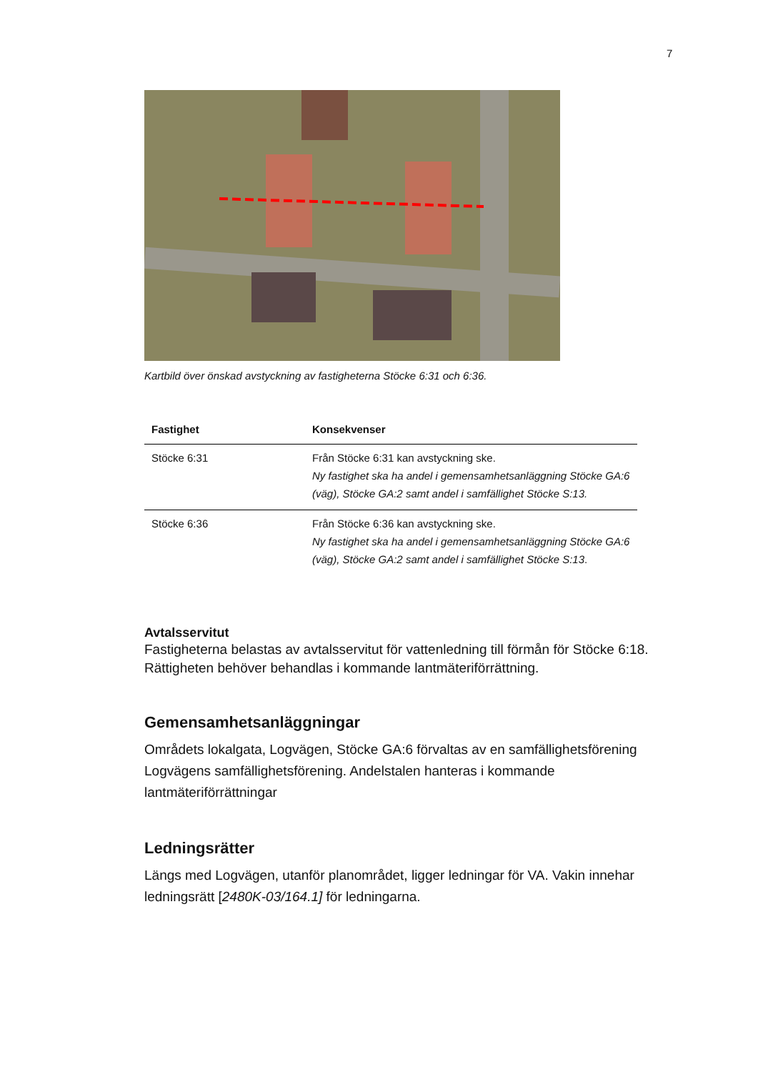7
Kartbild över önskad avstyckning av fastigheterna Stöcke 6:31 och 6:36.
| Fastighet | Konsekvenser |
| --- | --- |
| Stöcke 6:31 | Från Stöcke 6:31 kan avstyckning ske. Ny fastighet ska ha andel i gemensamhetsanläggning Stöcke GA:6 (väg), Stöcke GA:2 samt andel i samfällighet Stöcke S:13. |
| Stöcke 6:36 | Från Stöcke 6:36 kan avstyckning ske. Ny fastighet ska ha andel i gemensamhetsanläggning Stöcke GA:6 (väg), Stöcke GA:2 samt andel i samfällighet Stöcke S:13 . |
Avtalsservitut
Fastigheterna belastas av avtalsservitut för vattenledning till förmån för Stöcke 6:18. Rättigheten behöver behandlas i kommande lantmäteriförrättning.
Gemensamhetsanläggningar
Områdets lokalgata, Logvägen, Stöcke GA:6 förvaltas av en samfällighetsförening Logvägens samfällighetsförening. Andelstalen hanteras i kommande lantmäteriförrättningar
Ledningsrätter
Längs med Logvägen, utanför planområdet, ligger ledningar för VA. Vakin innehar ledningsrätt [2480K-03/164.1] för ledningarna.